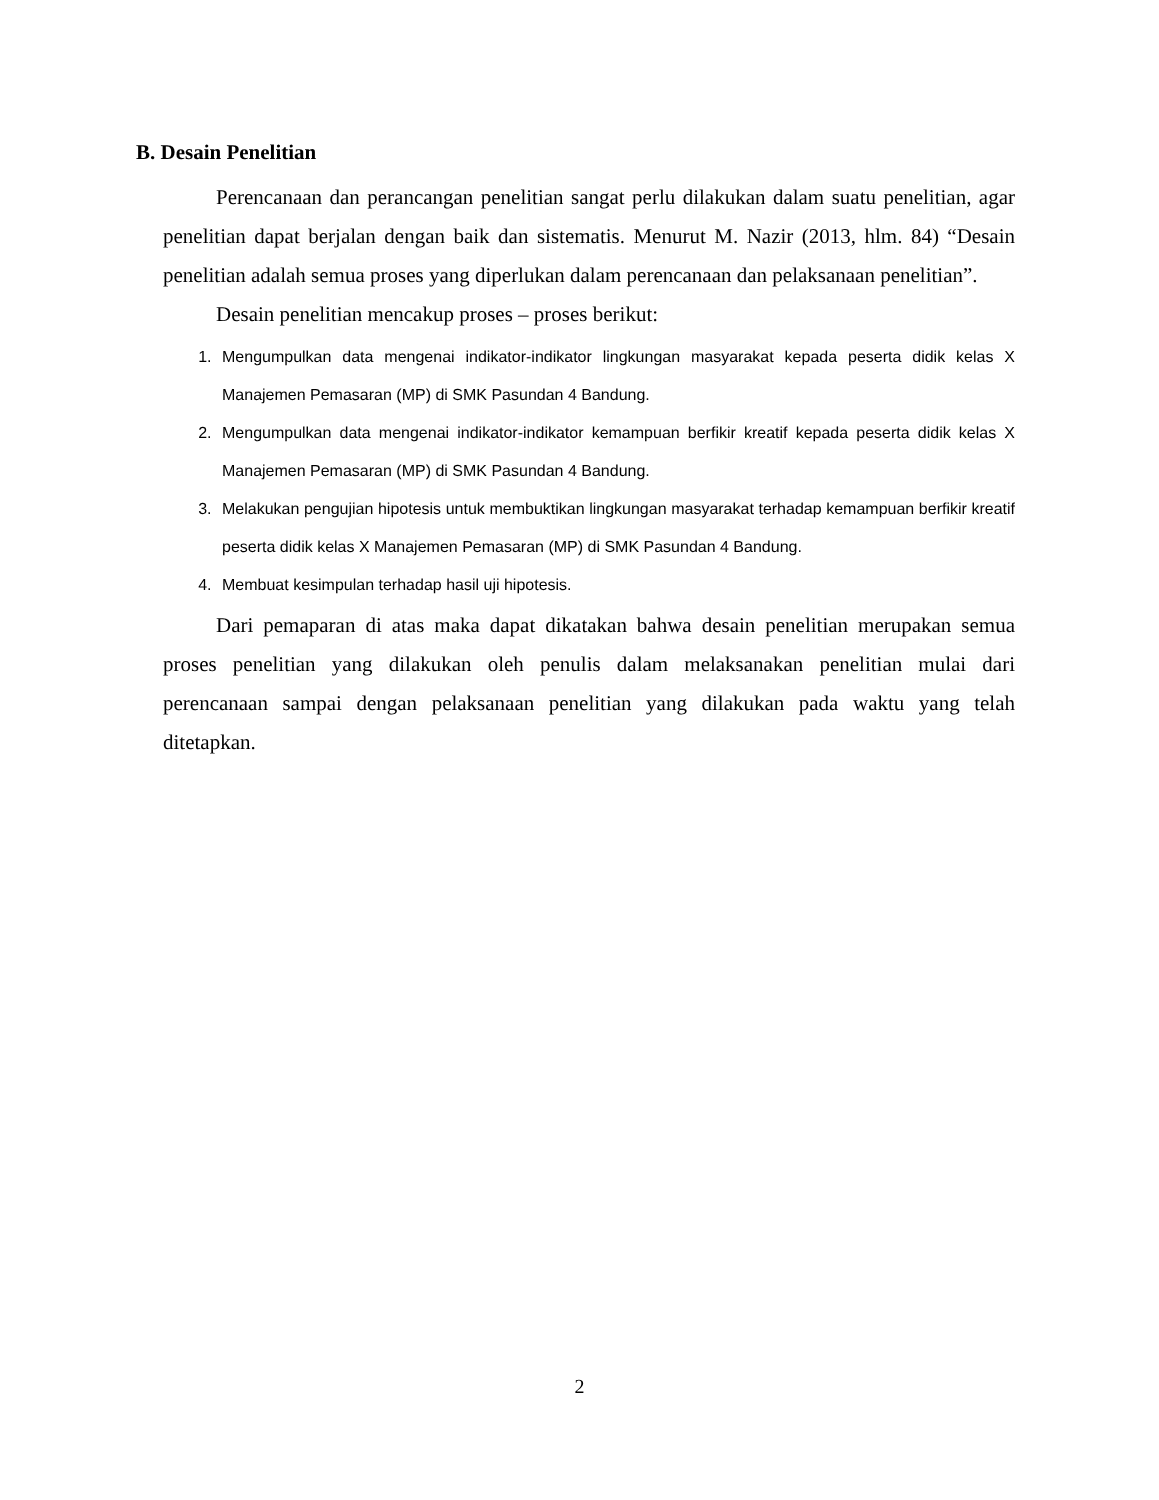B. Desain Penelitian
Perencanaan dan perancangan penelitian sangat perlu dilakukan dalam suatu penelitian, agar penelitian dapat berjalan dengan baik dan sistematis. Menurut M. Nazir (2013, hlm. 84) “Desain penelitian adalah semua proses yang diperlukan dalam perencanaan dan pelaksanaan penelitian”.
Desain penelitian mencakup proses – proses berikut:
1. Mengumpulkan data mengenai indikator-indikator lingkungan masyarakat kepada peserta didik kelas X Manajemen Pemasaran (MP) di SMK Pasundan 4 Bandung.
2. Mengumpulkan data mengenai indikator-indikator kemampuan berfikir kreatif kepada peserta didik kelas X Manajemen Pemasaran (MP) di SMK Pasundan 4 Bandung.
3. Melakukan pengujian hipotesis untuk membuktikan lingkungan masyarakat terhadap kemampuan berfikir kreatif peserta didik kelas X Manajemen Pemasaran (MP) di SMK Pasundan 4 Bandung.
4. Membuat kesimpulan terhadap hasil uji hipotesis.
Dari pemaparan di atas maka dapat dikatakan bahwa desain penelitian merupakan semua proses penelitian yang dilakukan oleh penulis dalam melaksanakan penelitian mulai dari perencanaan sampai dengan pelaksanaan penelitian yang dilakukan pada waktu yang telah ditetapkan.
2